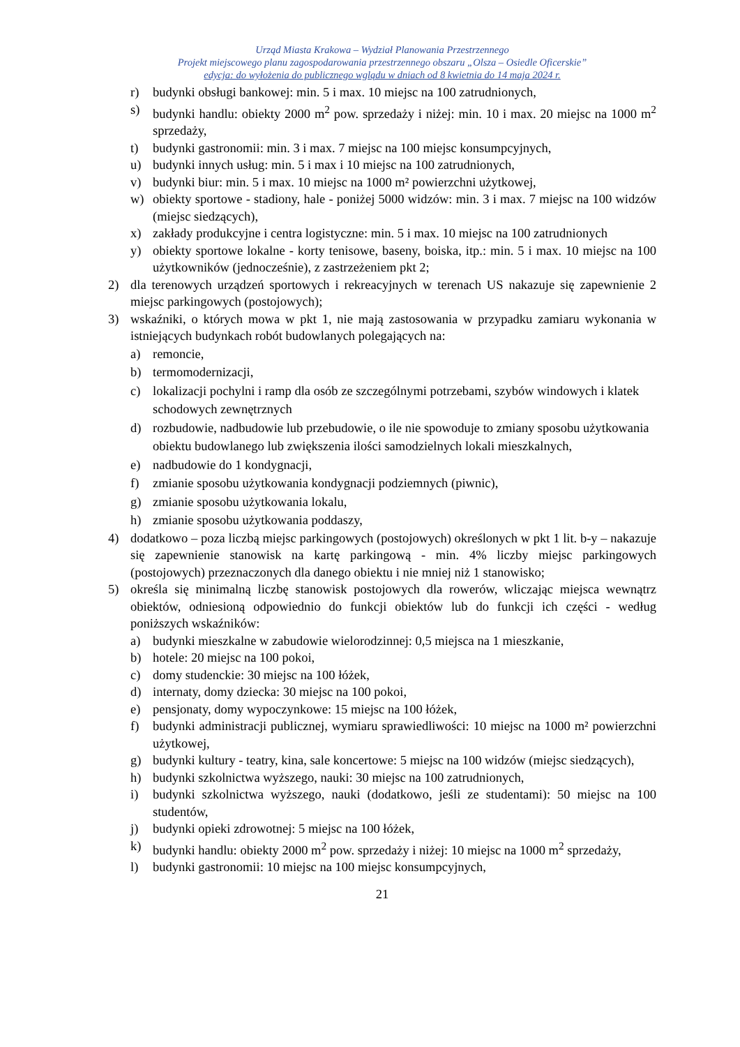Urząd Miasta Krakowa – Wydział Planowania Przestrzennego
Projekt miejscowego planu zagospodarowania przestrzennego obszaru „Olsza – Osiedle Oficerskie”
edycja: do wyłożenia do publicznego wglądu w dniach od 8 kwietnia do 14 maja 2024 r.
r) budynki obsługi bankowej: min. 5 i max. 10 miejsc na 100 zatrudnionych,
s) budynki handlu: obiekty 2000 m<sup>2</sup> pow. sprzedaży i niżej: min. 10 i max. 20 miejsc na 1000 m<sup>2</sup> sprzedaży,
t) budynki gastronomii: min. 3 i max. 7 miejsc na 100 miejsc konsumpcyjnych,
u) budynki innych usług: min. 5 i max i 10 miejsc na 100 zatrudnionych,
v) budynki biur: min. 5 i max. 10 miejsc na 1000 m² powierzchni użytkowej,
w) obiekty sportowe - stadiony, hale - poniżej 5000 widzów: min. 3 i max. 7 miejsc na 100 widzów (miejsc siedzących),
x) zakłady produkcyjne i centra logistyczne: min. 5 i max. 10 miejsc na 100 zatrudnionych
y) obiekty sportowe lokalne - korty tenisowe, baseny, boiska, itp.: min. 5 i max. 10 miejsc na 100 użytkowników (jednocześnie), z zastrzeżeniem pkt 2;
2) dla terenowych urządzeń sportowych i rekreacyjnych w terenach US nakazuje się zapewnienie 2 miejsc parkingowych (postojowych);
3) wskaźniki, o których mowa w pkt 1, nie mają zastosowania w przypadku zamiaru wykonania w istniejących budynkach robót budowlanych polegających na:
a) remoncie,
b) termomodernizacji,
c) lokalizacji pochylni i ramp dla osób ze szczególnymi potrzebami, szybów windowych i klatek schodowych zewnętrznych
d) rozbudowie, nadbudowie lub przebudowie, o ile nie spowoduje to zmiany sposobu użytkowania obiektu budowlanego lub zwiększenia ilości samodzielnych lokali mieszkalnych,
e) nadbudowie do 1 kondygnacji,
f) zmianie sposobu użytkowania kondygnacji podziemnych (piwnic),
g) zmianie sposobu użytkowania lokalu,
h) zmianie sposobu użytkowania poddaszy,
4) dodatkowo – poza liczbą miejsc parkingowych (postojowych) określonych w pkt 1 lit. b-y – nakazuje się zapewnienie stanowisk na kartę parkingową - min. 4% liczby miejsc parkingowych (postojowych) przeznaczonych dla danego obiektu i nie mniej niż 1 stanowisko;
5) określa się minimalną liczbę stanowisk postojowych dla rowerów, wliczając miejsca wewnątrz obiektów, odniesioną odpowiednio do funkcji obiektów lub do funkcji ich części - według poniższych wskaźników:
a) budynki mieszkalne w zabudowie wielorodzinnej: 0,5 miejsca na 1 mieszkanie,
b) hotele: 20 miejsc na 100 pokoi,
c) domy studenckie: 30 miejsc na 100 łóżek,
d) internaty, domy dziecka: 30 miejsc na 100 pokoi,
e) pensjonaty, domy wypoczynkowe: 15 miejsc na 100 łóżek,
f) budynki administracji publicznej, wymiaru sprawiedliwości: 10 miejsc na 1000 m² powierzchni użytkowej,
g) budynki kultury - teatry, kina, sale koncertowe: 5 miejsc na 100 widzów (miejsc siedzących),
h) budynki szkolnictwa wyższego, nauki: 30 miejsc na 100 zatrudnionych,
i) budynki szkolnictwa wyższego, nauki (dodatkowo, jeśli ze studentami): 50 miejsc na 100 studentów,
j) budynki opieki zdrowotnej: 5 miejsc na 100 łóżek,
k) budynki handlu: obiekty 2000 m<sup>2</sup> pow. sprzedaży i niżej: 10 miejsc na 1000 m<sup>2</sup> sprzedaży,
l) budynki gastronomii: 10 miejsc na 100 miejsc konsumpcyjnych,
21